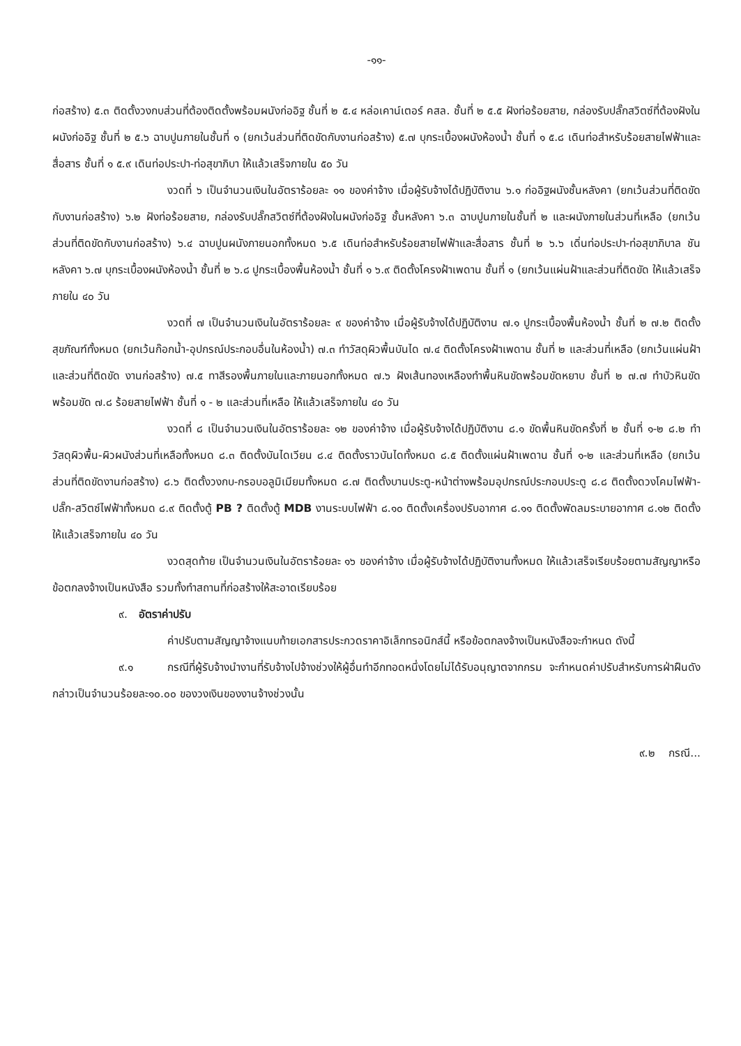-๑๑-
ก่อสร้าง) ๕.๓ ติดตั้งวงกบส่วนที่ต้องติดตั้งพร้อมผนังก่ออิฐ ชั้นที่ ๒ ๕.๔ หล่อเคาน์เตอร์ คสล. ชั้นที่ ๒ ๕.๕ ฝังท่อร้อยสาย, กล่องรับปลั๊กสวิตซ์ที่ต้องฝังในผนังก่ออิฐ ชั้นที่ ๒ ๕.๖ ฉาบปูนภายในชั้นที่ ๑ (ยกเว้นส่วนที่ติดขัดกับงานก่อสร้าง) ๕.๗ บุกระเบื้องผนังห้องน้ำ ชั้นที่ ๑ ๕.๘ เดินท่อสำหรับร้อยสายไฟฟ้าและสื่อสาร ชั้นที่ ๑ ๕.๙ เดินท่อประปา-ท่อสุขาภิบา ให้แล้วเสร็จภายใน ๕๐ วัน
งวดที่ ๖ เป็นจำนวนเงินในอัตราร้อยละ ๑๑ ของค่าจ้าง เมื่อผู้รับจ้างได้ปฏิบัติงาน ๖.๑ ก่ออิฐผนังชั้นหลังคา (ยกเว้นส่วนที่ติดขัดกับงานก่อสร้าง) ๖.๒ ฝังท่อร้อยสาย, กล่องรับปลั๊กสวิตซ์ที่ต้องฝังในผนังก่ออิฐ ชั้นหลังคา ๖.๓ ฉาบปูนภายในชั้นที่ ๒ และผนังภายในส่วนที่เหลือ (ยกเว้นส่วนที่ติดขัดกับงานก่อสร้าง) ๖.๔ ฉาบปูนผนังภายนอกทั้งหมด ๖.๕ เดินท่อสำหรับร้อยสายไฟฟ้าและสื่อสาร ชั้นที่ ๒ ๖.๖ เดิ่นท่อประปา-ท่อสุขาภิบาล ชันหลังคา ๖.๗ บุกระเบื้องผนังห้องน้ำ ชั้นที่ ๒ ๖.๘ ปูกระเบื้องพื้นห้องน้ำ ชั้นที่ ๑ ๖.๙ ติดตั้งโครงฝ้าเพดาน ชั้นที่ ๑ (ยกเว้นแผ่นฝ้าและส่วนที่ติดขัด ให้แล้วเสร็จภายใน ๔๐ วัน
งวดที่ ๗ เป็นจำนวนเงินในอัตราร้อยละ ๙ ของค่าจ้าง เมื่อผู้รับจ้างได้ปฏิบัติงาน ๗.๑ ปูกระเบื้องพื้นห้องน้ำ ชั้นที่ ๒ ๗.๒ ติดตั้งสุขภัณฑ์ทั้งหมด (ยกเว้นก๊อกน้ำ-อุปกรณ์ประกอบอื่นในห้องน้ำ) ๗.๓ ทำวัสดุผิวพื้นบันได ๗.๔ ติดตั้งโครงฝ้าเพดาน ชั้นที่ ๒ และส่วนที่เหลือ (ยกเว้นแผ่นฝ้าและส่วนที่ติดขัด งานก่อสร้าง) ๗.๕ ทาสีรองพื้นภายในและภายนอกทั้งหมด ๗.๖ ฝังเส้นทองเหลืองทำพื้นหินขัดพร้อมขัดหยาบ ชั้นที่ ๒ ๗.๗ ทำบัวหินขัดพร้อมขัด ๗.๘ ร้อยสายไฟฟ้า ชั้นที่ ๑ - ๒ และส่วนที่เหลือ ให้แล้วเสร็จภายใน ๔๐ วัน
งวดที่ ๘ เป็นจำนวนเงินในอัตราร้อยละ ๑๒ ของค่าจ้าง เมื่อผู้รับจ้างได้ปฏิบัติงาน ๘.๑ ขัดพื้นหินขัดครั้งที่ ๒ ชั้นที่ ๑-๒ ๘.๒ ทำวัสดุผิวพื้น-ผิวผนังส่วนที่เหลือทั้งหมด ๘.๓ ติดตั้งบันไดเวียน ๘.๔ ติดตั้งราวบันไดทั้งหมด ๘.๕ ติดตั้งแผ่นฝ้าเพดาน ชั้นที่ ๑-๒ และส่วนที่เหลือ (ยกเว้นส่วนที่ติดขัดงานก่อสร้าง) ๘.๖ ติดตั้งวงกบ-กรอบอลูมิเมียมทั้งหมด ๘.๗ ติดตั้งบานประตู-หน้าต่างพร้อมอุปกรณ์ประกอบประตู ๘.๘ ติดตั้งดวงโคมไฟฟ้า-ปลั๊ก-สวิตซ์ไฟฟ้าทั้งหมด ๘.๙ ติดตั้งตู้ PB ? ติดตั้งตู้ MDB งานระบบไฟฟ้า ๘.๑๐ ติดตั้งเครื่องปรับอากาศ ๘.๑๑ ติดตั้งพัดลมระบายอากาศ ๘.๑๒ ติดตั้ง ให้แล้วเสร็จภายใน ๔๐ วัน
งวดสุดท้าย เป็นจำนวนเงินในอัตราร้อยละ ๑๖ ของค่าจ้าง เมื่อผู้รับจ้างได้ปฏิบัติงานทั้งหมด ให้แล้วเสร็จเรียบร้อยตามสัญญาหรือข้อตกลงจ้างเป็นหนังสือ รวมทั้งทำสถานที่ก่อสร้างให้สะอาดเรียบร้อย
๙. อัตราค่าปรับ
ค่าปรับตามสัญญาจ้างแนบท้ายเอกสารประกวดราคาอิเล็กทรอนิกส์นี้ หรือข้อตกลงจ้างเป็นหนังสือจะกำหนด ดังนี้
๙.๑ กรณีที่ผู้รับจ้างนำงานที่รับจ้างไปจ้างช่วงให้ผู้อื่นทำอีกทอดหนึ่งโดยไม่ได้รับอนุญาตจากกรม จะกำหนดค่าปรับสำหรับการฝ่าฝืนดังกล่าวเป็นจำนวนร้อยละ๑๐.๐๐ ของวงเงินของงานจ้างช่วงนั้น
๙.๒ กรณี...